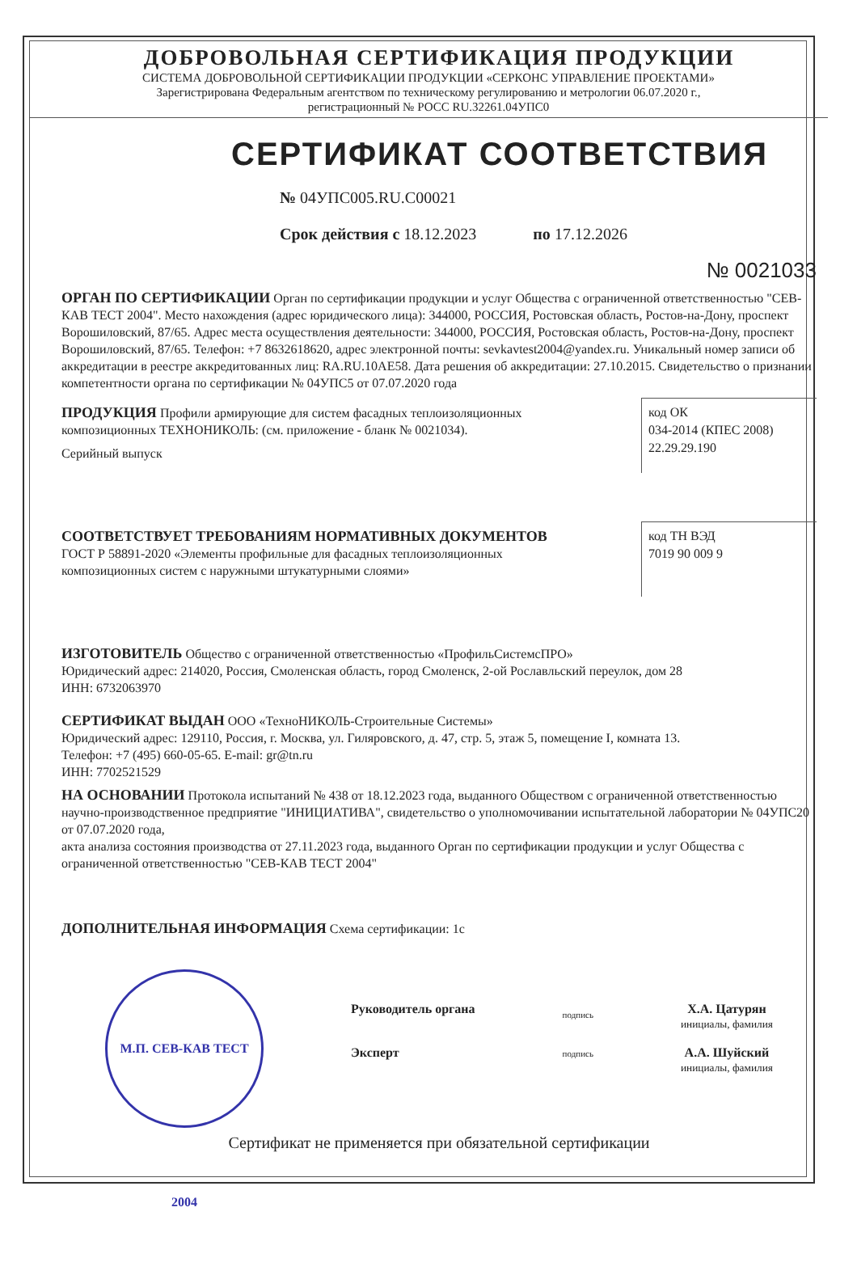ДОБРОВОЛЬНАЯ СЕРТИФИКАЦИЯ ПРОДУКЦИИ
СИСТЕМА ДОБРОВОЛЬНОЙ СЕРТИФИКАЦИИ ПРОДУКЦИИ «СЕРКОНС УПРАВЛЕНИЕ ПРОЕКТАМИ»
Зарегистрирована Федеральным агентством по техническому регулированию и метрологии 06.07.2020 г.,
регистрационный № РОСС RU.32261.04УПС0
СЕРТИФИКАТ СООТВЕТСТВИЯ
№ 04УПС005.RU.C00021
Срок действия с 18.12.2023 по 17.12.2026
№ 0021033
ОРГАН ПО СЕРТИФИКАЦИИ Орган по сертификации продукции и услуг Общества с ограниченной ответственностью "СЕВ-КАВ ТЕСТ 2004". Место нахождения (адрес юридического лица): 344000, РОССИЯ, Ростовская область, Ростов-на-Дону, проспект Ворошиловский, 87/65. Адрес места осуществления деятельности: 344000, РОССИЯ, Ростовская область, Ростов-на-Дону, проспект Ворошиловский, 87/65. Телефон: +7 8632618620, адрес электронной почты: sevkavtest2004@yandex.ru. Уникальный номер записи об аккредитации в реестре аккредитованных лиц: RA.RU.10AE58. Дата решения об аккредитации: 27.10.2015. Свидетельство о признании компетентности органа по сертификации № 04УПС5 от 07.07.2020 года
ПРОДУКЦИЯ Профили армирующие для систем фасадных теплоизоляционных композиционных ТЕХНОНИКОЛЬ: (см. приложение - бланк № 0021034).
Серийный выпуск
код ОК
034-2014 (КПЕС 2008)
22.29.29.190
СООТВЕТСТВУЕТ ТРЕБОВАНИЯМ НОРМАТИВНЫХ ДОКУМЕНТОВ
ГОСТ Р 58891-2020 «Элементы профильные для фасадных теплоизоляционных композиционных систем с наружными штукатурными слоями»
код ТН ВЭД
7019 90 009 9
ИЗГОТОВИТЕЛЬ Общество с ограниченной ответственностью «ПрофильСистемсПРО»
Юридический адрес: 214020, Россия, Смоленская область, город Смоленск, 2-ой Рославльский переулок, дом 28
ИНН: 6732063970
СЕРТИФИКАТ ВЫДАН ООО «ТехноНИКОЛЬ-Строительные Системы»
Юридический адрес: 129110, Россия, г. Москва, ул. Гиляровского, д. 47, стр. 5, этаж 5, помещение I, комната 13.
Телефон: +7 (495) 660-05-65. E-mail: gr@tn.ru
ИНН: 7702521529
НА ОСНОВАНИИ Протокола испытаний № 438 от 18.12.2023 года, выданного Обществом с ограниченной ответственностью научно-производственное предприятие "ИНИЦИАТИВА", свидетельство о уполномочивании испытательной лаборатории № 04УПС20 от 07.07.2020 года,
акта анализа состояния производства от 27.11.2023 года, выданного Орган по сертификации продукции и услуг Общества с ограниченной ответственностью "СЕВ-КАВ ТЕСТ 2004"
ДОПОЛНИТЕЛЬНАЯ ИНФОРМАЦИЯ Схема сертификации: 1с
М.П. СЕВ-КАВ ТЕСТ 2004
Руководитель органа
Эксперт
подпись
подпись
Х.А. Цатурян
инициалы, фамилия
А.А. Шуйский
инициалы, фамилия
Сертификат не применяется при обязательной сертификации